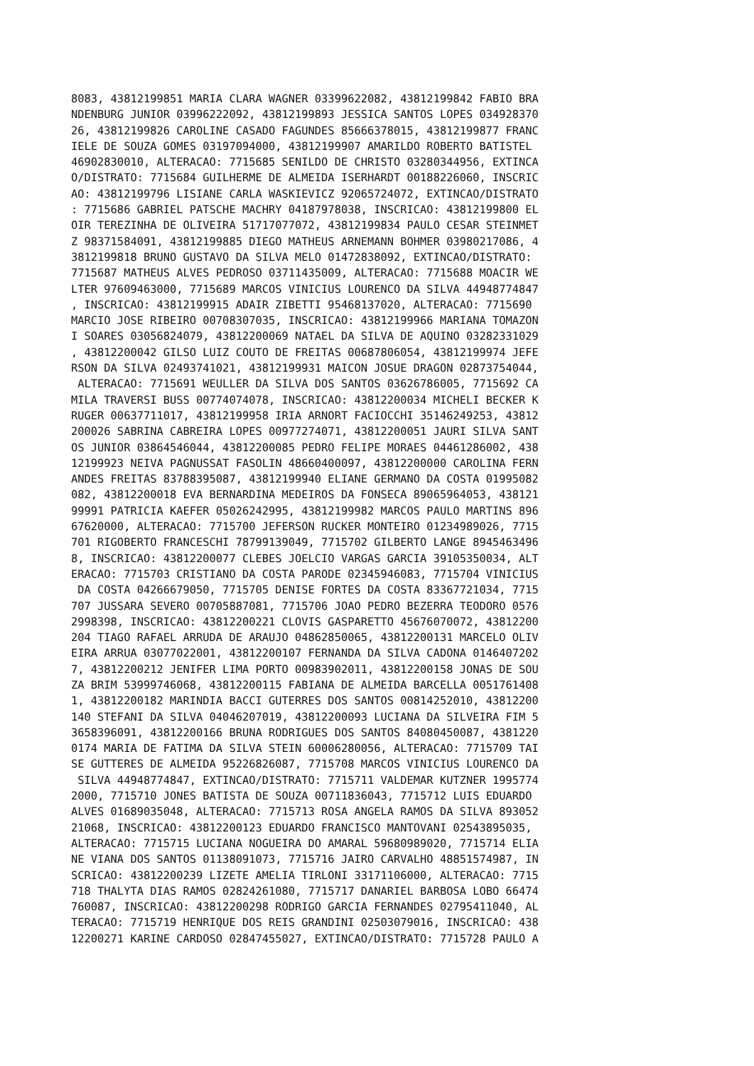8083, 43812199851 MARIA CLARA WAGNER 03399622082, 43812199842 FABIO BRA
NDENBURG JUNIOR 03996222092, 43812199893 JESSICA SANTOS LOPES 034928370
26, 43812199826 CAROLINE CASADO FAGUNDES 85666378015, 43812199877 FRANC
IELE DE SOUZA GOMES 03197094000, 43812199907 AMARILDO ROBERTO BATISTEL
46902830010, ALTERACAO: 7715685 SENILDO DE CHRISTO 03280344956, EXTINCA
O/DISTRATO: 7715684 GUILHERME DE ALMEIDA ISERHARDT 00188226060, INSCRIC
AO: 43812199796 LISIANE CARLA WASKIEVICZ 92065724072, EXTINCAO/DISTRATO
: 7715686 GABRIEL PATSCHE MACHRY 04187978038, INSCRICAO: 43812199800 EL
OIR TEREZINHA DE OLIVEIRA 51717077072, 43812199834 PAULO CESAR STEINMET
Z 98371584091, 43812199885 DIEGO MATHEUS ARNEMANN BOHMER 03980217086, 4
3812199818 BRUNO GUSTAVO DA SILVA MELO 01472838092, EXTINCAO/DISTRATO:
7715687 MATHEUS ALVES PEDROSO 03711435009, ALTERACAO: 7715688 MOACIR WE
LTER 97609463000, 7715689 MARCOS VINICIUS LOURENCO DA SILVA 44948774847
, INSCRICAO: 43812199915 ADAIR ZIBETTI 95468137020, ALTERACAO: 7715690
MARCIO JOSE RIBEIRO 00708307035, INSCRICAO: 43812199966 MARIANA TOMAZON
I SOARES 03056824079, 43812200069 NATAEL DA SILVA DE AQUINO 03282331029
, 43812200042 GILSO LUIZ COUTO DE FREITAS 00687806054, 43812199974 JEFE
RSON DA SILVA 02493741021, 43812199931 MAICON JOSUE DRAGON 02873754044,
 ALTERACAO: 7715691 WEULLER DA SILVA DOS SANTOS 03626786005, 7715692 CA
MILA TRAVERSI BUSS 00774074078, INSCRICAO: 43812200034 MICHELI BECKER K
RUGER 00637711017, 43812199958 IRIA ARNORT FACIOCCHI 35146249253, 43812
200026 SABRINA CABREIRA LOPES 00977274071, 43812200051 JAURI SILVA SANT
OS JUNIOR 03864546044, 43812200085 PEDRO FELIPE MORAES 04461286002, 438
12199923 NEIVA PAGNUSSAT FASOLIN 48660400097, 43812200000 CAROLINA FERN
ANDES FREITAS 83788395087, 43812199940 ELIANE GERMANO DA COSTA 01995082
082, 43812200018 EVA BERNARDINA MEDEIROS DA FONSECA 89065964053, 438121
99991 PATRICIA KAEFER 05026242995, 43812199982 MARCOS PAULO MARTINS 896
67620000, ALTERACAO: 7715700 JEFERSON RUCKER MONTEIRO 01234989026, 7715
701 RIGOBERTO FRANCESCHI 78799139049, 7715702 GILBERTO LANGE 8945463496
8, INSCRICAO: 43812200077 CLEBES JOELCIO VARGAS GARCIA 39105350034, ALT
ERACAO: 7715703 CRISTIANO DA COSTA PARODE 02345946083, 7715704 VINICIUS
 DA COSTA 04266679050, 7715705 DENISE FORTES DA COSTA 83367721034, 7715
707 JUSSARA SEVERO 00705887081, 7715706 JOAO PEDRO BEZERRA TEODORO 0576
2998398, INSCRICAO: 43812200221 CLOVIS GASPARETTO 45676070072, 43812200
204 TIAGO RAFAEL ARRUDA DE ARAUJO 04862850065, 43812200131 MARCELO OLIV
EIRA ARRUA 03077022001, 43812200107 FERNANDA DA SILVA CADONA 0146407202
7, 43812200212 JENIFER LIMA PORTO 00983902011, 43812200158 JONAS DE SOU
ZA BRIM 53999746068, 43812200115 FABIANA DE ALMEIDA BARCELLA 0051761408
1, 43812200182 MARINDIA BACCI GUTERRES DOS SANTOS 00814252010, 43812200
140 STEFANI DA SILVA 04046207019, 43812200093 LUCIANA DA SILVEIRA FIM 5
3658396091, 43812200166 BRUNA RODRIGUES DOS SANTOS 84080450087, 4381220
0174 MARIA DE FATIMA DA SILVA STEIN 60006280056, ALTERACAO: 7715709 TAI
SE GUTTERES DE ALMEIDA 95226826087, 7715708 MARCOS VINICIUS LOURENCO DA
 SILVA 44948774847, EXTINCAO/DISTRATO: 7715711 VALDEMAR KUTZNER 1995774
2000, 7715710 JONES BATISTA DE SOUZA 00711836043, 7715712 LUIS EDUARDO
ALVES 01689035048, ALTERACAO: 7715713 ROSA ANGELA RAMOS DA SILVA 893052
21068, INSCRICAO: 43812200123 EDUARDO FRANCISCO MANTOVANI 02543895035,
ALTERACAO: 7715715 LUCIANA NOGUEIRA DO AMARAL 59680989020, 7715714 ELIA
NE VIANA DOS SANTOS 01138091073, 7715716 JAIRO CARVALHO 48851574987, IN
SCRICAO: 43812200239 LIZETE AMELIA TIRLONI 33171106000, ALTERACAO: 7715
718 THALYTA DIAS RAMOS 02824261080, 7715717 DANARIEL BARBOSA LOBO 66474
760087, INSCRICAO: 43812200298 RODRIGO GARCIA FERNANDES 02795411040, AL
TERACAO: 7715719 HENRIQUE DOS REIS GRANDINI 02503079016, INSCRICAO: 438
12200271 KARINE CARDOSO 02847455027, EXTINCAO/DISTRATO: 7715728 PAULO A